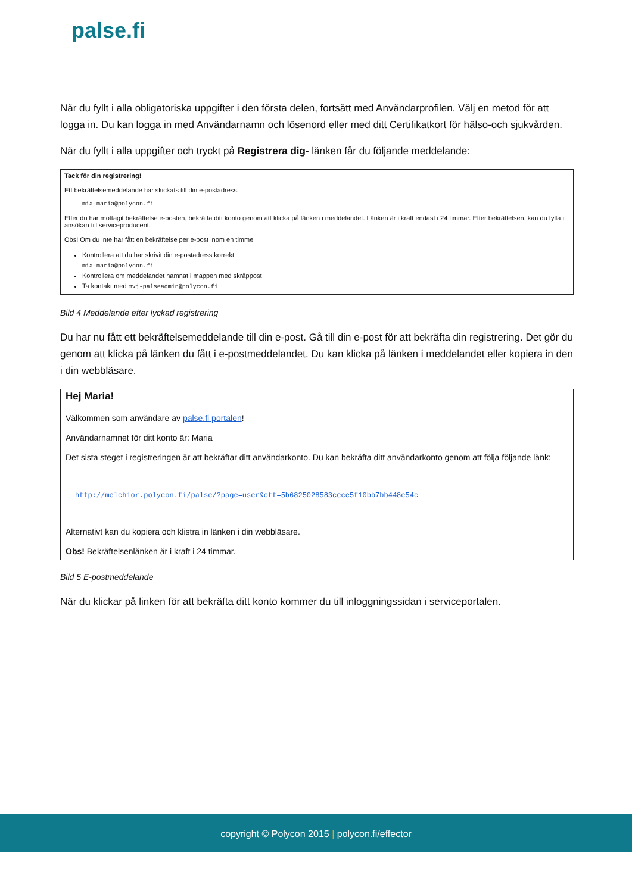palse.fi
När du fyllt i alla obligatoriska uppgifter i den första delen, fortsätt med Användarprofilen. Välj en metod för att logga in. Du kan logga in med Användarnamn och lösenord eller med ditt Certifikatkort för hälso-och sjukvården.
När du fyllt i alla uppgifter och tryckt på Registrera dig- länken får du följande meddelande:
Tack för din registrering!
Ett bekräftelsemeddelande har skickats till din e-postadress.
mia-maria@polycon.fi
Efter du har mottagit bekräftelse e-posten, bekräfta ditt konto genom att klicka på länken i meddelandet. Länken är i kraft endast i 24 timmar. Efter bekräftelsen, kan du fylla i ansökan till serviceproducent.
Obs! Om du inte har fått en bekräftelse per e-post inom en timme
Kontrollera att du har skrivit din e-postadress korrekt:
mia-maria@polycon.fi
Kontrollera om meddelandet hamnat i mappen med skräppost
Ta kontakt med mvj-palseadmin@polycon.fi
Bild 4 Meddelande efter lyckad registrering
Du har nu fått ett bekräftelsemeddelande till din e-post. Gå till din e-post för att bekräfta din registrering. Det gör du genom att klicka på länken du fått i e-postmeddelandet. Du kan klicka på länken i meddelandet eller kopiera in den i din webbläsare.
Hej Maria!
Välkommen som användare av palse.fi portalen!
Användarnamnet för ditt konto är: Maria
Det sista steget i registreringen är att bekräftar ditt användarkonto. Du kan bekräfta ditt användarkonto genom att följa följande länk:
http://melchior.polycon.fi/palse/?page=user&ott=5b6825028583cece5f10bb7bb448e54c
Alternativt kan du kopiera och klistra in länken i din webbläsare.
Obs! Bekräftelsenlänken är i kraft i 24 timmar.
Bild 5 E-postmeddelande
När du klickar på linken för att bekräfta ditt konto kommer du till inloggningssidan i serviceportalen.
copyright © Polycon 2015 | polycon.fi/effector